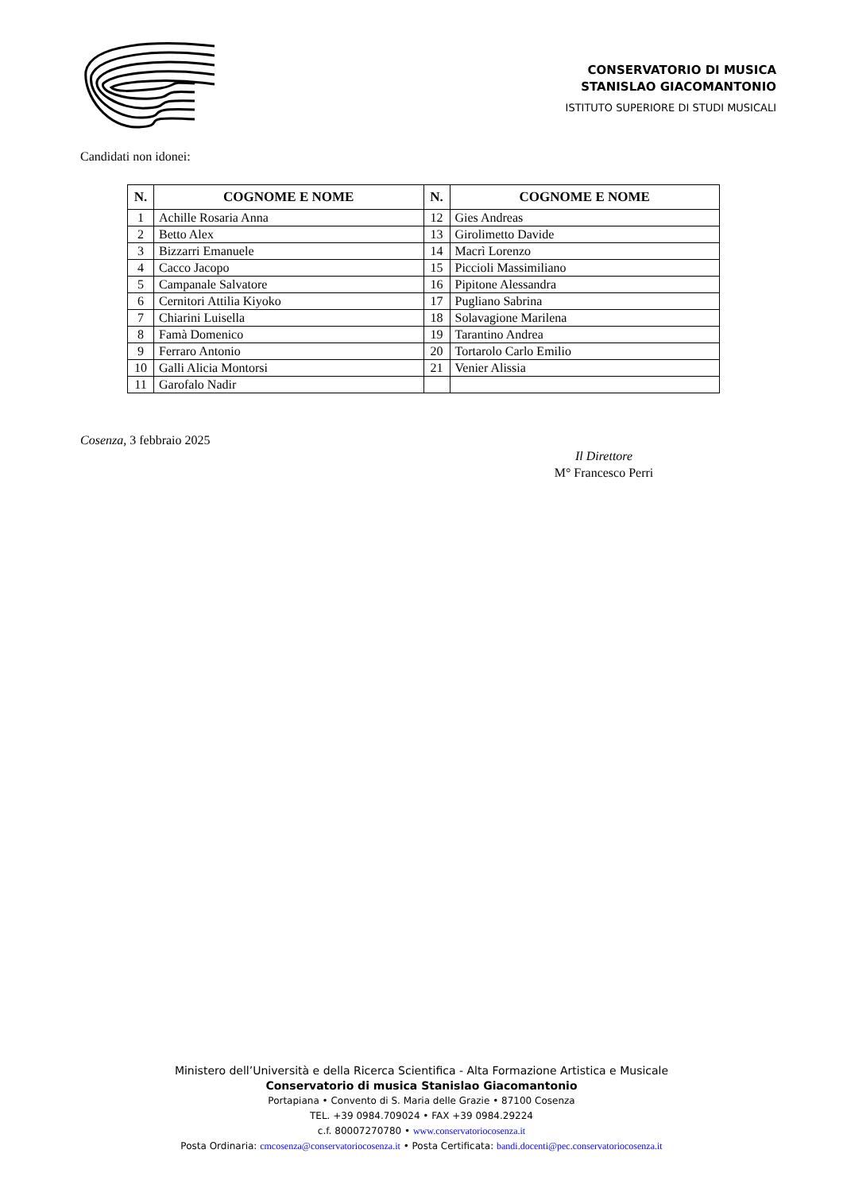CONSERVATORIO DI MUSICA
STANISLAO GIACOMANTONIO
ISTITUTO SUPERIORE DI STUDI MUSICALI
Candidati non idonei:
| N. | COGNOME E NOME | N. | COGNOME E NOME |
| --- | --- | --- | --- |
| 1 | Achille Rosaria Anna | 12 | Gies Andreas |
| 2 | Betto Alex | 13 | Girolimetto Davide |
| 3 | Bizzarri Emanuele | 14 | Macrì Lorenzo |
| 4 | Cacco Jacopo | 15 | Piccioli Massimiliano |
| 5 | Campanale Salvatore | 16 | Pipitone Alessandra |
| 6 | Cernitori Attilia Kiyoko | 17 | Pugliano Sabrina |
| 7 | Chiarini Luisella | 18 | Solavagione Marilena |
| 8 | Famà Domenico | 19 | Tarantino Andrea |
| 9 | Ferraro Antonio | 20 | Tortarolo Carlo Emilio |
| 10 | Galli Alicia Montorsi | 21 | Venier Alissia |
| 11 | Garofalo Nadir | | |
Cosenza, 3 febbraio 2025
Il Direttore
M° Francesco Perri
Ministero dell’Università e della Ricerca Scientifica - Alta Formazione Artistica e Musicale
Conservatorio di musica Stanislao Giacomantonio
Portapiana • Convento di S. Maria delle Grazie • 87100 Cosenza
TEL. +39 0984.709024 • FAX +39 0984.29224
c.f. 80007270780 • www.conservatoriocosenza.it
Posta Ordinaria: cmcosenza@conservatoriocosenza.it • Posta Certificata: bandi.docenti@pec.conservatoriocosenza.it